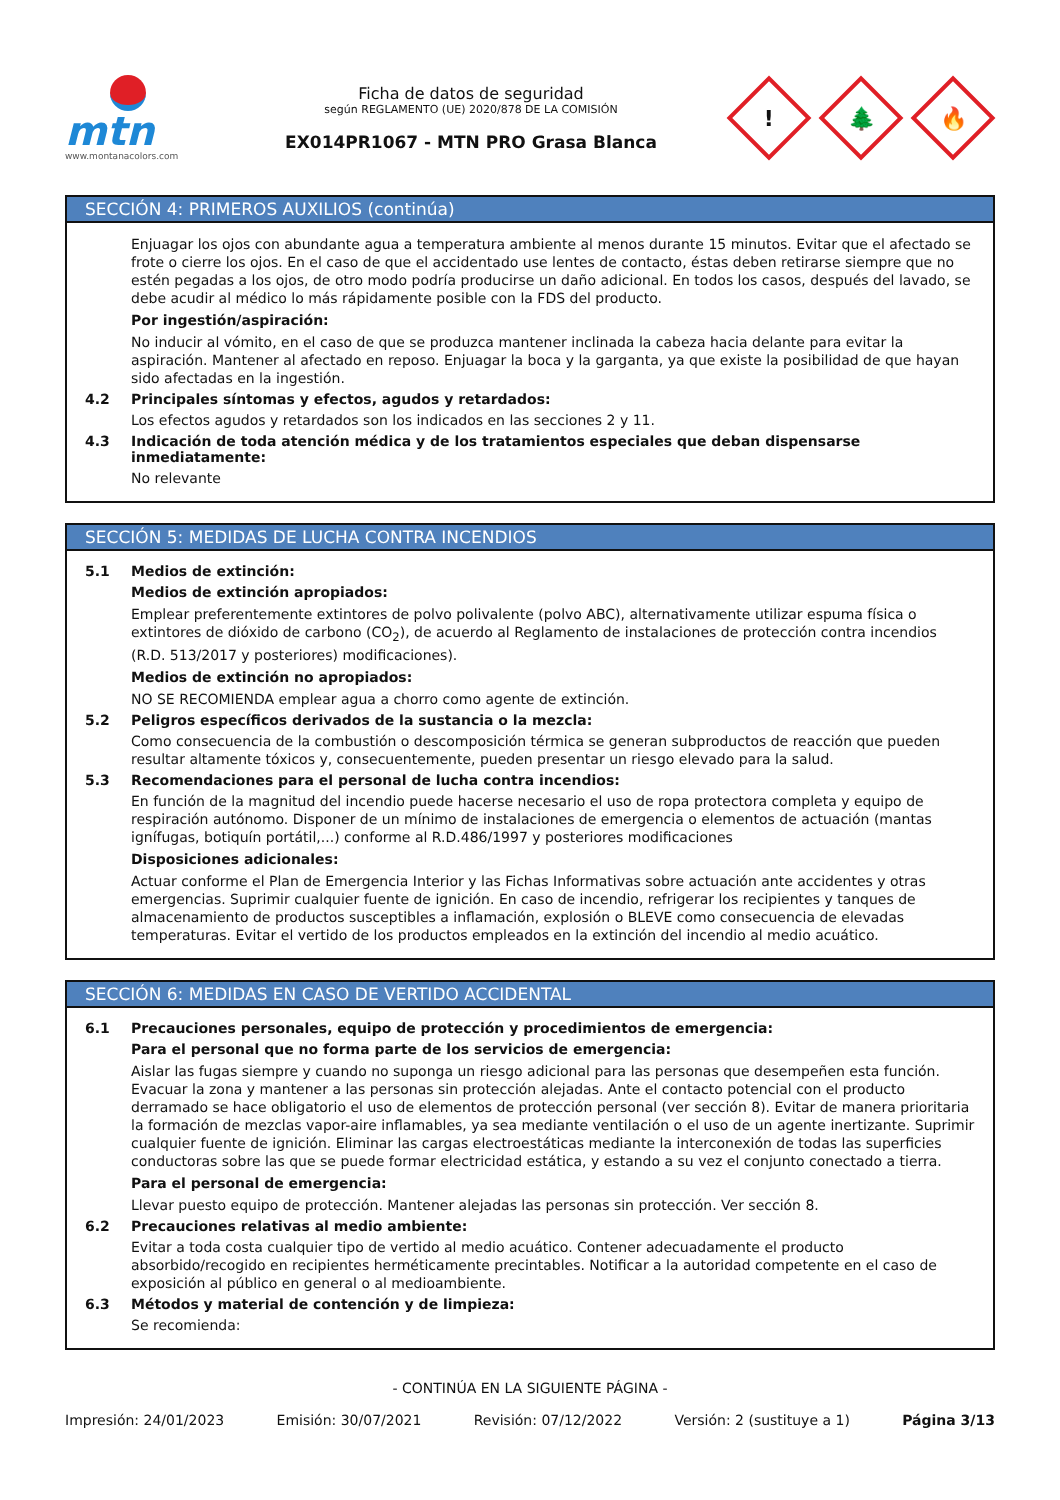mtn
www.montanacolors.com
Ficha de datos de seguridad
según REGLAMENTO (UE) 2020/878 DE LA COMISIÓN
EX014PR1067 - MTN PRO Grasa Blanca
!
🌲
🔥
SECCIÓN 4: PRIMEROS AUXILIOS (continúa)
Enjuagar los ojos con abundante agua a temperatura ambiente al menos durante 15 minutos. Evitar que el afectado se frote o cierre los ojos. En el caso de que el accidentado use lentes de contacto, éstas deben retirarse siempre que no estén pegadas a los ojos, de otro modo podría producirse un daño adicional. En todos los casos, después del lavado, se debe acudir al médico lo más rápidamente posible con la FDS del producto.
Por ingestión/aspiración:
No inducir al vómito, en el caso de que se produzca mantener inclinada la cabeza hacia delante para evitar la aspiración. Mantener al afectado en reposo. Enjuagar la boca y la garganta, ya que existe la posibilidad de que hayan sido afectadas en la ingestión.
4.2 Principales síntomas y efectos, agudos y retardados:
Los efectos agudos y retardados son los indicados en las secciones 2 y 11.
4.3 Indicación de toda atención médica y de los tratamientos especiales que deban dispensarse inmediatamente:
No relevante
SECCIÓN 5: MEDIDAS DE LUCHA CONTRA INCENDIOS
5.1 Medios de extinción:
Medios de extinción apropiados:
Emplear preferentemente extintores de polvo polivalente (polvo ABC), alternativamente utilizar espuma física o extintores de dióxido de carbono (CO<sub>2</sub>), de acuerdo al Reglamento de instalaciones de protección contra incendios (R.D. 513/2017 y posteriores) modificaciones).
Medios de extinción no apropiados:
NO SE RECOMIENDA emplear agua a chorro como agente de extinción.
5.2 Peligros específicos derivados de la sustancia o la mezcla:
Como consecuencia de la combustión o descomposición térmica se generan subproductos de reacción que pueden resultar altamente tóxicos y, consecuentemente, pueden presentar un riesgo elevado para la salud.
5.3 Recomendaciones para el personal de lucha contra incendios:
En función de la magnitud del incendio puede hacerse necesario el uso de ropa protectora completa y equipo de respiración autónomo. Disponer de un mínimo de instalaciones de emergencia o elementos de actuación (mantas ignífugas, botiquín portátil,...) conforme al R.D.486/1997 y posteriores modificaciones
Disposiciones adicionales:
Actuar conforme el Plan de Emergencia Interior y las Fichas Informativas sobre actuación ante accidentes y otras emergencias. Suprimir cualquier fuente de ignición. En caso de incendio, refrigerar los recipientes y tanques de almacenamiento de productos susceptibles a inflamación, explosión o BLEVE como consecuencia de elevadas temperaturas. Evitar el vertido de los productos empleados en la extinción del incendio al medio acuático.
SECCIÓN 6: MEDIDAS EN CASO DE VERTIDO ACCIDENTAL
6.1 Precauciones personales, equipo de protección y procedimientos de emergencia:
Para el personal que no forma parte de los servicios de emergencia:
Aislar las fugas siempre y cuando no suponga un riesgo adicional para las personas que desempeñen esta función. Evacuar la zona y mantener a las personas sin protección alejadas. Ante el contacto potencial con el producto derramado se hace obligatorio el uso de elementos de protección personal (ver sección 8). Evitar de manera prioritaria la formación de mezclas vapor-aire inflamables, ya sea mediante ventilación o el uso de un agente inertizante. Suprimir cualquier fuente de ignición. Eliminar las cargas electroestáticas mediante la interconexión de todas las superficies conductoras sobre las que se puede formar electricidad estática, y estando a su vez el conjunto conectado a tierra.
Para el personal de emergencia:
Llevar puesto equipo de protección. Mantener alejadas las personas sin protección. Ver sección 8.
6.2 Precauciones relativas al medio ambiente:
Evitar a toda costa cualquier tipo de vertido al medio acuático. Contener adecuadamente el producto absorbido/recogido en recipientes herméticamente precintables. Notificar a la autoridad competente en el caso de exposición al público en general o al medioambiente.
6.3 Métodos y material de contención y de limpieza:
Se recomienda:
- CONTINÚA EN LA SIGUIENTE PÁGINA -
Impresión: 24/01/2023 Emisión: 30/07/2021 Revisión: 07/12/2022 Versión: 2 (sustituye a 1) Página 3/13